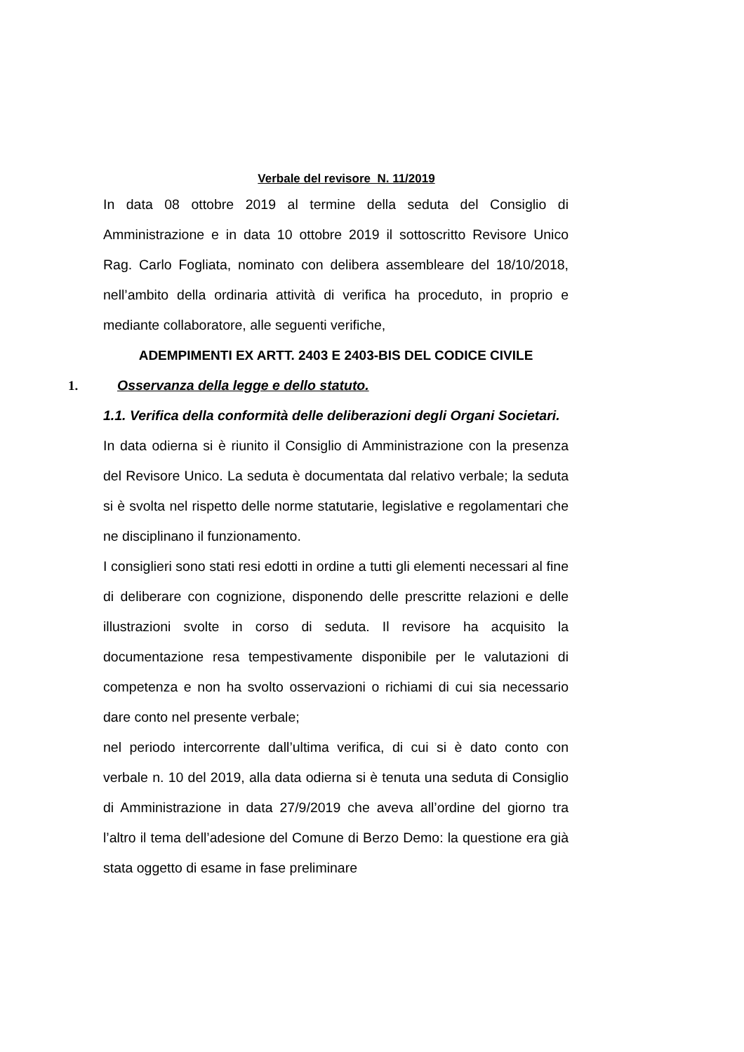Verbale del revisore N. 11/2019
In data 08 ottobre 2019 al termine della seduta del Consiglio di Amministrazione e in data 10 ottobre 2019 il sottoscritto Revisore Unico Rag. Carlo Fogliata, nominato con delibera assembleare del 18/10/2018, nell’ambito della ordinaria attività di verifica ha proceduto, in proprio e mediante collaboratore, alle seguenti verifiche,
ADEMPIMENTI EX ARTT. 2403 E 2403-BIS DEL CODICE CIVILE
1. Osservanza della legge e dello statuto.
1.1. Verifica della conformità delle deliberazioni degli Organi Societari.
In data odierna si è riunito il Consiglio di Amministrazione con la presenza del Revisore Unico. La seduta è documentata dal relativo verbale; la seduta si è svolta nel rispetto delle norme statutarie, legislative e regolamentari che ne disciplinano il funzionamento.
I consiglieri sono stati resi edotti in ordine a tutti gli elementi necessari al fine di deliberare con cognizione, disponendo delle prescritte relazioni e delle illustrazioni svolte in corso di seduta. Il revisore ha acquisito la documentazione resa tempestivamente disponibile per le valutazioni di competenza e non ha svolto osservazioni o richiami di cui sia necessario dare conto nel presente verbale;
nel periodo intercorrente dall’ultima verifica, di cui si è dato conto con verbale n. 10 del 2019, alla data odierna si è tenuta una seduta di Consiglio di Amministrazione in data 27/9/2019 che aveva all’ordine del giorno tra l’altro il tema dell’adesione del Comune di Berzo Demo: la questione era già stata oggetto di esame in fase preliminare